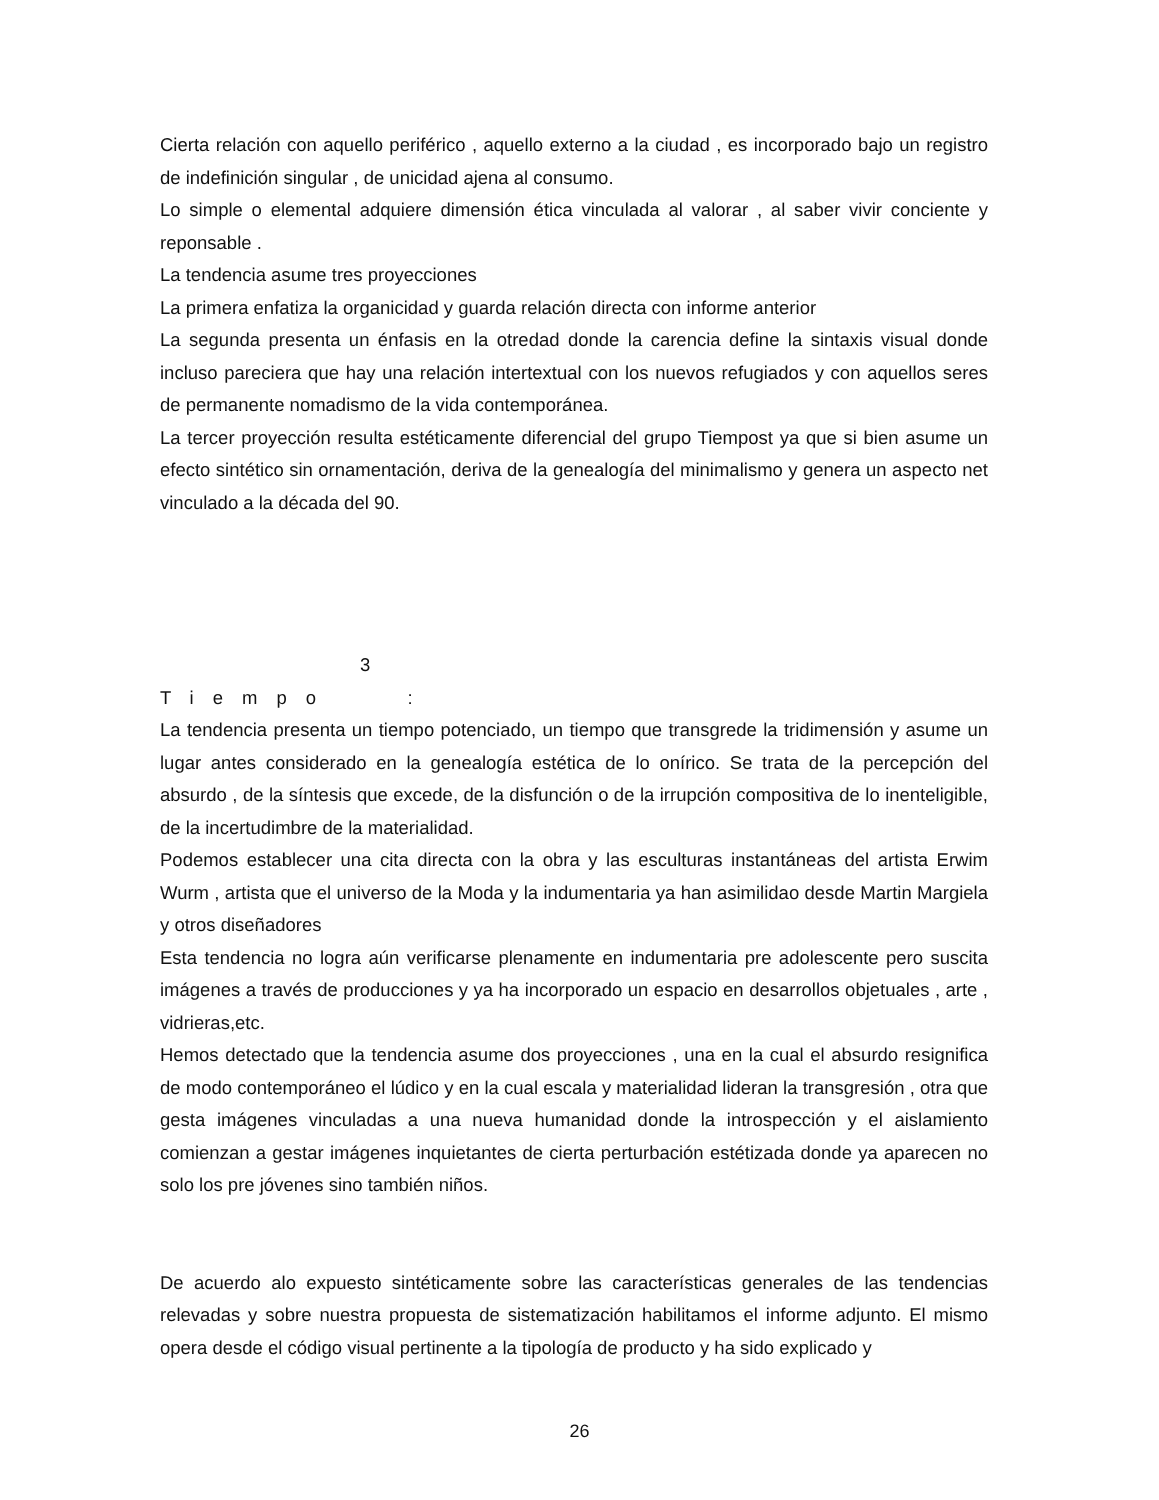Cierta relación con aquello periférico , aquello externo a la ciudad , es incorporado bajo un registro de indefinición singular , de unicidad ajena al consumo.
Lo simple o elemental adquiere dimensión ética vinculada al valorar , al saber vivir conciente y reponsable .
La tendencia asume tres proyecciones
La primera enfatiza la organicidad y guarda relación directa con informe anterior
La segunda presenta un énfasis en la otredad donde la carencia define la sintaxis visual donde incluso pareciera que hay una relación intertextual con los nuevos refugiados y con aquellos seres de permanente nomadismo de la vida contemporánea.
La tercer proyección resulta estéticamente diferencial del grupo Tiempost ya que si bien asume un efecto sintético sin ornamentación, deriva de la genealogía del minimalismo y genera un aspecto net vinculado a la década del 90.
3
Tiempo :
La tendencia presenta un tiempo potenciado, un tiempo que transgrede la tridimensión y asume un lugar antes considerado en la genealogía estética de lo onírico. Se trata de la percepción del absurdo , de la síntesis que excede, de la disfunción o de la irrupción compositiva de lo inenteligible, de la incertudimbre de la materialidad.
Podemos establecer una cita directa con la obra y las esculturas instantáneas del artista Erwim Wurm , artista que el universo de la Moda y la indumentaria ya han asimilidao desde Martin Margiela y otros diseñadores
Esta tendencia no logra aún verificarse plenamente en indumentaria pre adolescente pero suscita imágenes a través de producciones y ya ha incorporado un espacio en desarrollos objetuales , arte , vidrieras,etc.
Hemos detectado que la tendencia asume dos proyecciones , una en la cual el absurdo resignifica de modo contemporáneo el lúdico y en la cual escala y materialidad lideran la transgresión , otra que gesta imágenes vinculadas a una nueva humanidad donde la introspección y el aislamiento comienzan a gestar imágenes inquietantes de cierta perturbación estétizada donde ya aparecen no solo los pre jóvenes sino también niños.
De acuerdo alo expuesto sintéticamente sobre las características generales de las tendencias relevadas y sobre nuestra propuesta de sistematización habilitamos el informe adjunto. El mismo opera desde el código visual pertinente a la tipología de producto y ha sido explicado y
26